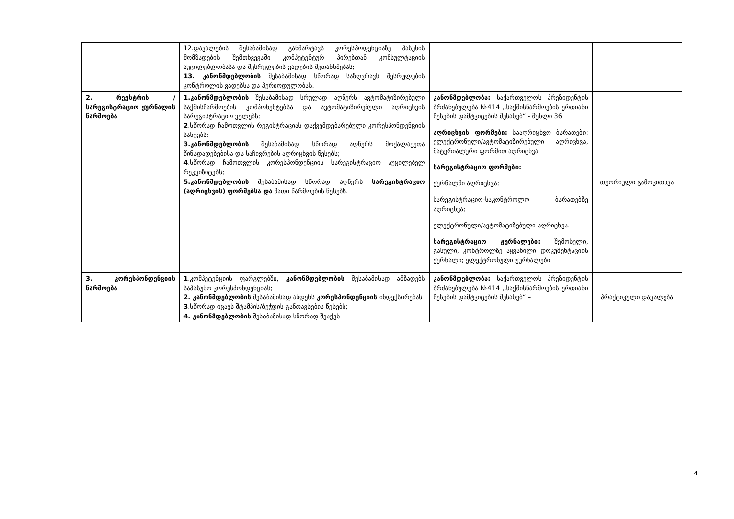| | 12.დავალების შესაბამისად განმარტავს კორესპოდენციაზე პასუხის მომზადების შემთხვევაში კომპეტენტურ პირებთან კონსულტაციის აუცილებლობასა და შესრულების ვადების შეთანხმებას; 13. კანონმდებლობის შესაბამისად სწორად საზღვრავს შესრულების კონტროლის ვადებსა და პერიოდულობას. | | |
| 2. რეესტრის /სარეგისტრაციო ჟურნალის წარმოება | 1.კანონმდებლობის შესაბამისად სრულად აღწერს ავტომატიზირებული საქმისწარმოების კომპონენტებსა და ავტომატიზირებული აღრიცხვის სარეგისტრაციო ველებს; 2 .სწორად ჩამოთვლის რეგისტრაციას დაქვემდებარებული კორესპონდენციის სახეებს; 3.კანონმდებლობის შესაბამისად სწორად აღწერს მოქალაქეთა წინადადებებისა და საჩივრების აღრიცხვის წესებს; 4 .სწორად ჩამოთვლის კორესპონდენციის სარეგისტრაციო აუცილებელ რეკვიზიტებს; 5.კანონმდებლობის შესაბამისად სწორად აღწერს სარეგისტრაციო (აღრიცხვის) ფორმებსა და მათი წარმოების წესებს. | კანონმდებლობა: საქართველოს პრეზიდენტის ბრძანებულება №414 ,,საქმისწარმოების ერთიანი წესების დამტკიცების შესახებ“ - მუხლი 36 აღრიცხვის ფორმები: სააღრიცხვო ბარათები; ელექტრონული/ავტომატიზირებული აღრიცხვა, მატერიალური ფორმით აღრიცხვა სარეგისტრაციო ფორმები: ჟურნალში აღრიცხვა; სარეგისტრაციო-საკონტროლო ბარათებზე აღრიცხვა; ელექტრონული/ავტომატიზებული აღრიცხვა. სარეგისტრაციო ჟურნალები: შემოსული, გასული, კონტროლზე აყვანილი დოკუმენტაციის ჟურნალი; ელექტრონული ჟურნალები | თეორიული გამოკითხვა |
| 3. კორესპონდენციის წარმოება | 1 .კომპეტენციის ფარგლებში, კანონმდებლობის შესაბამისად ამზადებს საპასუხო კორესპონდენციას; 2. კანონმდებლობის შესაბამისად ახდენს კორესპონდენციის ინდექსირებას 3 .სწორად იცავს შტამპის/ბეჭდის განთავსების წესებს; 4. კანონმდებლობის შესაბამისად სწორად შეაქვს | კანონმდებლობა: საქართველოს პრეზიდენტის ბრძანებულება №414 ,,საქმისწარმოების ერთიანი წესების დამტკიცების შესახებ“ – | პრაქტიკული დავალება |
4